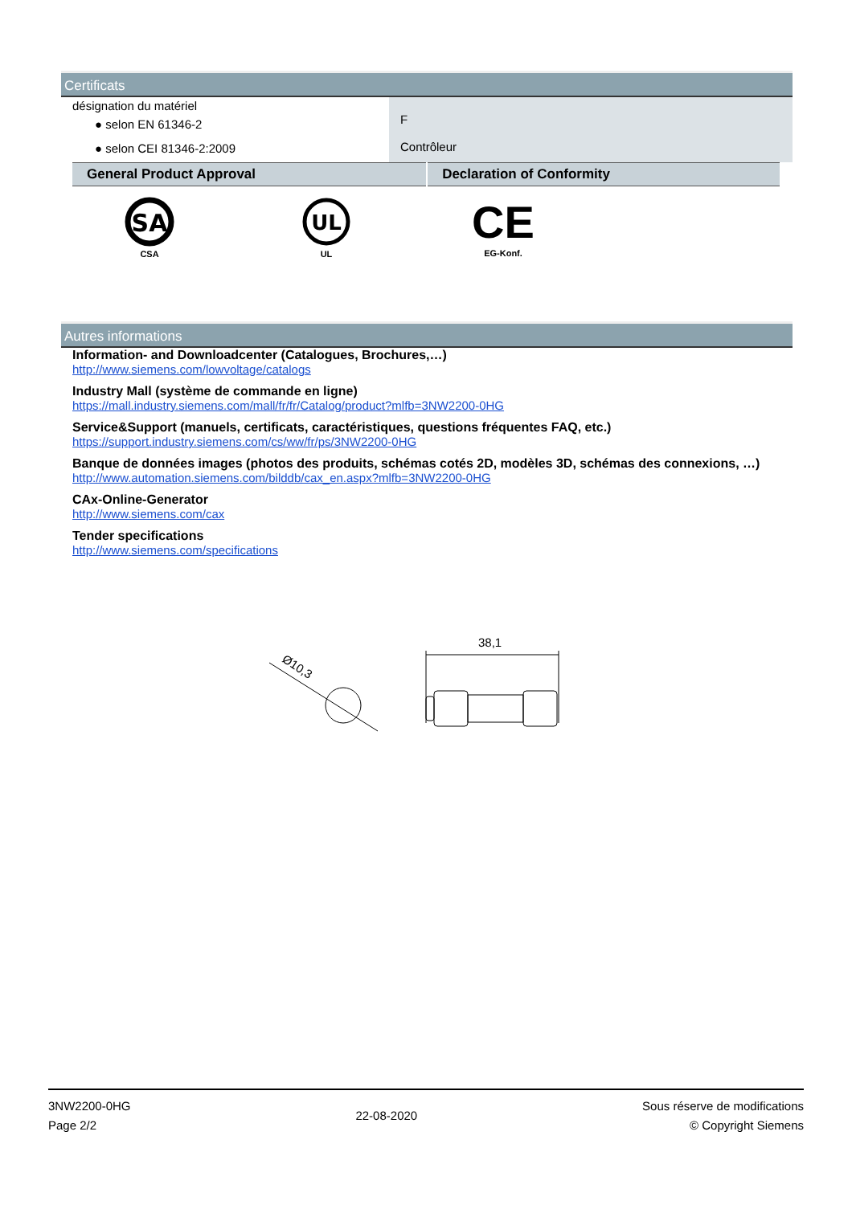Certificats
| désignation du matériel ● selon EN 61346-2 ● selon CEI 81346-2:2009 | F Contrôleur |
| General Product Approval | Declaration of Conformity |
SA
CSA
UL
UL
CE
EG-Konf.
Autres informations
Information- and Downloadcenter (Catalogues, Brochures,…)
http://www.siemens.com/lowvoltage/catalogs
Industry Mall (système de commande en ligne)
https://mall.industry.siemens.com/mall/fr/fr/Catalog/product?mlfb=3NW2200-0HG
Service&Support (manuels, certificats, caractéristiques, questions fréquentes FAQ, etc.)
https://support.industry.siemens.com/cs/ww/fr/ps/3NW2200-0HG
Banque de données images (photos des produits, schémas cotés 2D, modèles 3D, schémas des connexions, …)
http://www.automation.siemens.com/bilddb/cax_en.aspx?mlfb=3NW2200-0HG
CAx-Online-Generator
http://www.siemens.com/cax
Tender specifications
http://www.siemens.com/specifications
Ø10,3
38,1
3NW2200-0HG
Page 2/2
22-08-2020
Sous réserve de modifications
© Copyright Siemens